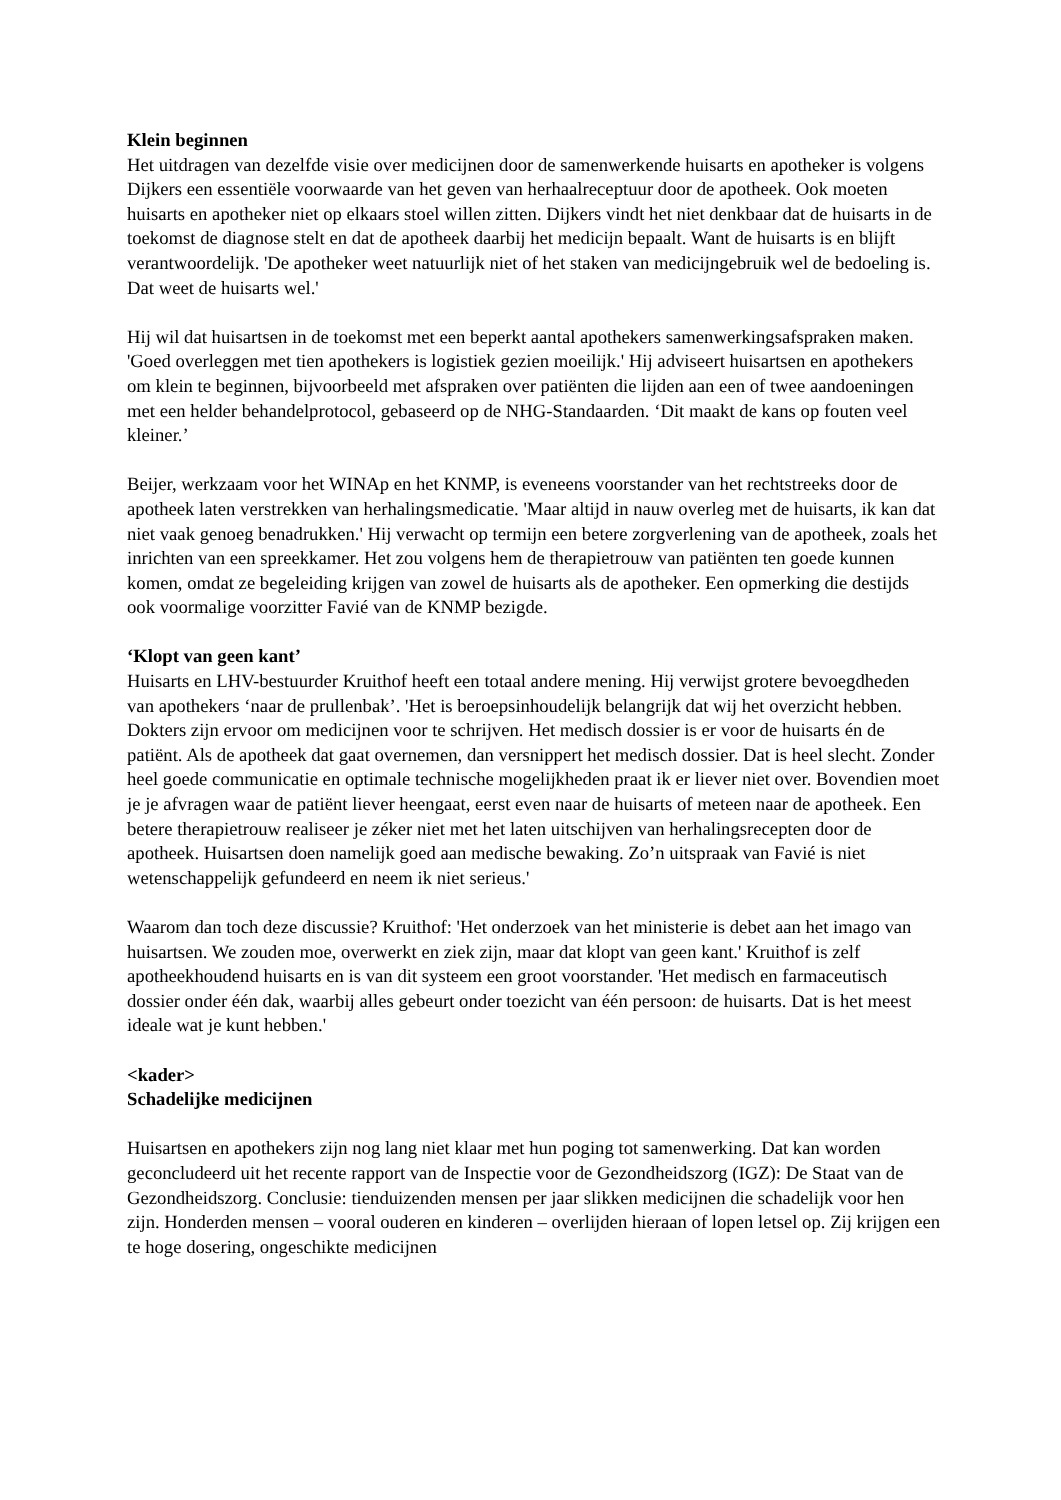Klein beginnen
Het uitdragen van dezelfde visie over medicijnen door de samenwerkende huisarts en apotheker is volgens Dijkers een essentiële voorwaarde van het geven van herhaalreceptuur door de apotheek. Ook moeten huisarts en apotheker niet op elkaars stoel willen zitten. Dijkers vindt het niet denkbaar dat de huisarts in de toekomst de diagnose stelt en dat de apotheek daarbij het medicijn bepaalt. Want de huisarts is en blijft verantwoordelijk. 'De apotheker weet natuurlijk niet of het staken van medicijngebruik wel de bedoeling is. Dat weet de huisarts wel.'
Hij wil dat huisartsen in de toekomst met een beperkt aantal apothekers samenwerkingsafspraken maken. 'Goed overleggen met tien apothekers is logistiek gezien moeilijk.' Hij adviseert huisartsen en apothekers om klein te beginnen, bijvoorbeeld met afspraken over patiënten die lijden aan een of twee aandoeningen met een helder behandelprotocol, gebaseerd op de NHG-Standaarden. ‘Dit maakt de kans op fouten veel kleiner.’
Beijer, werkzaam voor het WINAp en het KNMP, is eveneens voorstander van het rechtstreeks door de apotheek laten verstrekken van herhalingsmedicatie. 'Maar altijd in nauw overleg met de huisarts, ik kan dat niet vaak genoeg benadrukken.' Hij verwacht op termijn een betere zorgverlening van de apotheek, zoals het inrichten van een spreekkamer. Het zou volgens hem de therapietrouw van patiënten ten goede kunnen komen, omdat ze begeleiding krijgen van zowel de huisarts als de apotheker. Een opmerking die destijds ook voormalige voorzitter Favié van de KNMP bezigde.
‘Klopt van geen kant’
Huisarts en LHV-bestuurder Kruithof heeft een totaal andere mening. Hij verwijst grotere bevoegdheden van apothekers ‘naar de prullenbak’. 'Het is beroepsinhoudelijk belangrijk dat wij het overzicht hebben. Dokters zijn ervoor om medicijnen voor te schrijven. Het medisch dossier is er voor de huisarts én de patiënt. Als de apotheek dat gaat overnemen, dan versnippert het medisch dossier. Dat is heel slecht. Zonder heel goede communicatie en optimale technische mogelijkheden praat ik er liever niet over. Bovendien moet je je afvragen waar de patiënt liever heengaat, eerst even naar de huisarts of meteen naar de apotheek. Een betere therapietrouw realiseer je zéker niet met het laten uitschijven van herhalingsrecepten door de apotheek. Huisartsen doen namelijk goed aan medische bewaking. Zo’n uitspraak van Favié is niet wetenschappelijk gefundeerd en neem ik niet serieus.'
Waarom dan toch deze discussie? Kruithof: 'Het onderzoek van het ministerie is debet aan het imago van huisartsen. We zouden moe, overwerkt en ziek zijn, maar dat klopt van geen kant.' Kruithof is zelf apotheekhoudend huisarts en is van dit systeem een groot voorstander. 'Het medisch en farmaceutisch dossier onder één dak, waarbij alles gebeurt onder toezicht van één persoon: de huisarts. Dat is het meest ideale wat je kunt hebben.'
<kader>
Schadelijke medicijnen
Huisartsen en apothekers zijn nog lang niet klaar met hun poging tot samenwerking. Dat kan worden geconcludeerd uit het recente rapport van de Inspectie voor de Gezondheidszorg (IGZ): De Staat van de Gezondheidszorg. Conclusie: tienduizenden mensen per jaar slikken medicijnen die schadelijk voor hen zijn. Honderden mensen – vooral ouderen en kinderen – overlijden hieraan of lopen letsel op. Zij krijgen een te hoge dosering, ongeschikte medicijnen